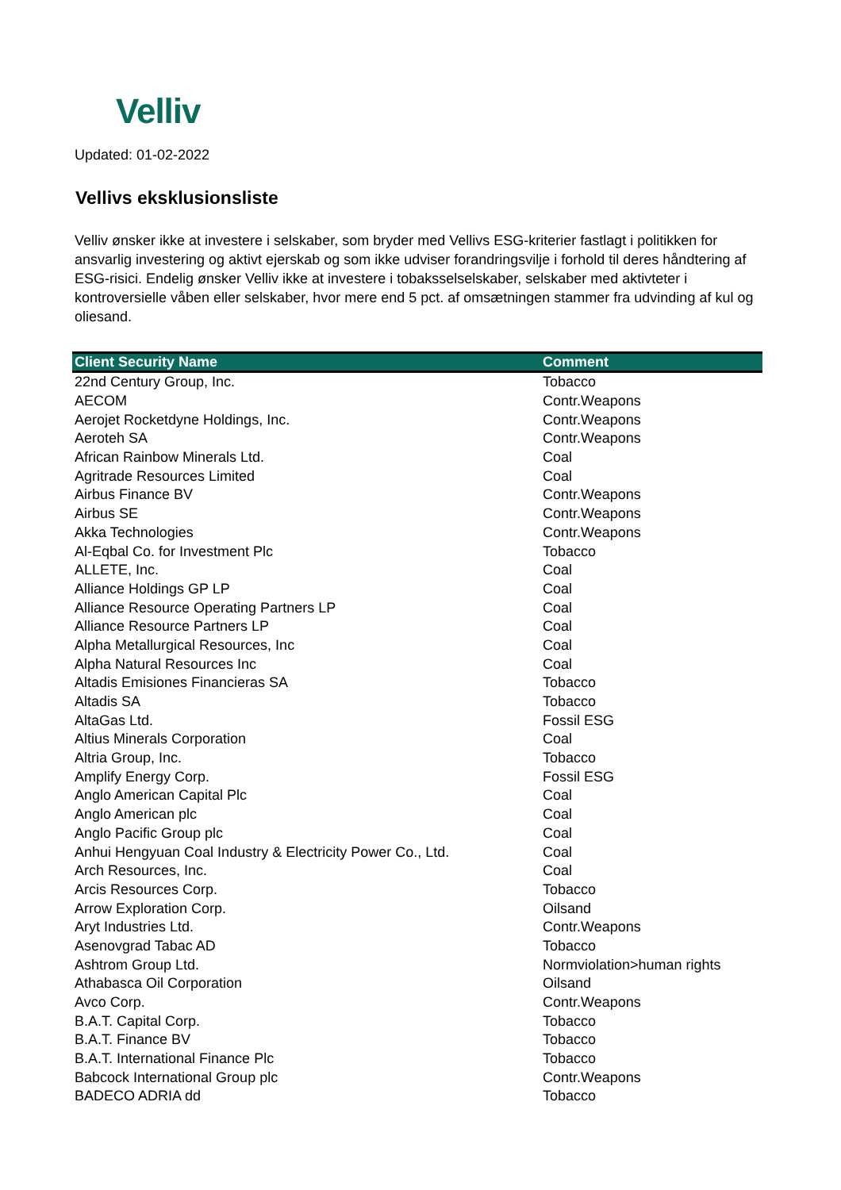Velliv
Updated: 01-02-2022
Vellivs eksklusionsliste
Velliv ønsker ikke at investere i selskaber, som bryder med Vellivs ESG-kriterier fastlagt i politikken for ansvarlig investering og aktivt ejerskab og som ikke udviser forandringsvilje i forhold til deres håndtering af ESG-risici. Endelig ønsker Velliv ikke at investere i tobaksselselskaber, selskaber med aktivteter i kontroversielle våben eller selskaber, hvor mere end 5 pct. af omsætningen stammer fra udvinding af kul og oliesand.
| Client Security Name | Comment |
| --- | --- |
| 22nd Century Group, Inc. | Tobacco |
| AECOM | Contr.Weapons |
| Aerojet Rocketdyne Holdings, Inc. | Contr.Weapons |
| Aeroteh SA | Contr.Weapons |
| African Rainbow Minerals Ltd. | Coal |
| Agritrade Resources Limited | Coal |
| Airbus Finance BV | Contr.Weapons |
| Airbus SE | Contr.Weapons |
| Akka Technologies | Contr.Weapons |
| Al-Eqbal Co. for Investment Plc | Tobacco |
| ALLETE, Inc. | Coal |
| Alliance Holdings GP LP | Coal |
| Alliance Resource Operating Partners LP | Coal |
| Alliance Resource Partners LP | Coal |
| Alpha Metallurgical Resources, Inc | Coal |
| Alpha Natural Resources Inc | Coal |
| Altadis Emisiones Financieras SA | Tobacco |
| Altadis SA | Tobacco |
| AltaGas Ltd. | Fossil ESG |
| Altius Minerals Corporation | Coal |
| Altria Group, Inc. | Tobacco |
| Amplify Energy Corp. | Fossil ESG |
| Anglo American Capital Plc | Coal |
| Anglo American plc | Coal |
| Anglo Pacific Group plc | Coal |
| Anhui Hengyuan Coal Industry & Electricity Power Co., Ltd. | Coal |
| Arch Resources, Inc. | Coal |
| Arcis Resources Corp. | Tobacco |
| Arrow Exploration Corp. | Oilsand |
| Aryt Industries Ltd. | Contr.Weapons |
| Asenovgrad Tabac AD | Tobacco |
| Ashtrom Group Ltd. | Normviolation>human rights |
| Athabasca Oil Corporation | Oilsand |
| Avco Corp. | Contr.Weapons |
| B.A.T. Capital Corp. | Tobacco |
| B.A.T. Finance BV | Tobacco |
| B.A.T. International Finance Plc | Tobacco |
| Babcock International Group plc | Contr.Weapons |
| BADECO ADRIA dd | Tobacco |